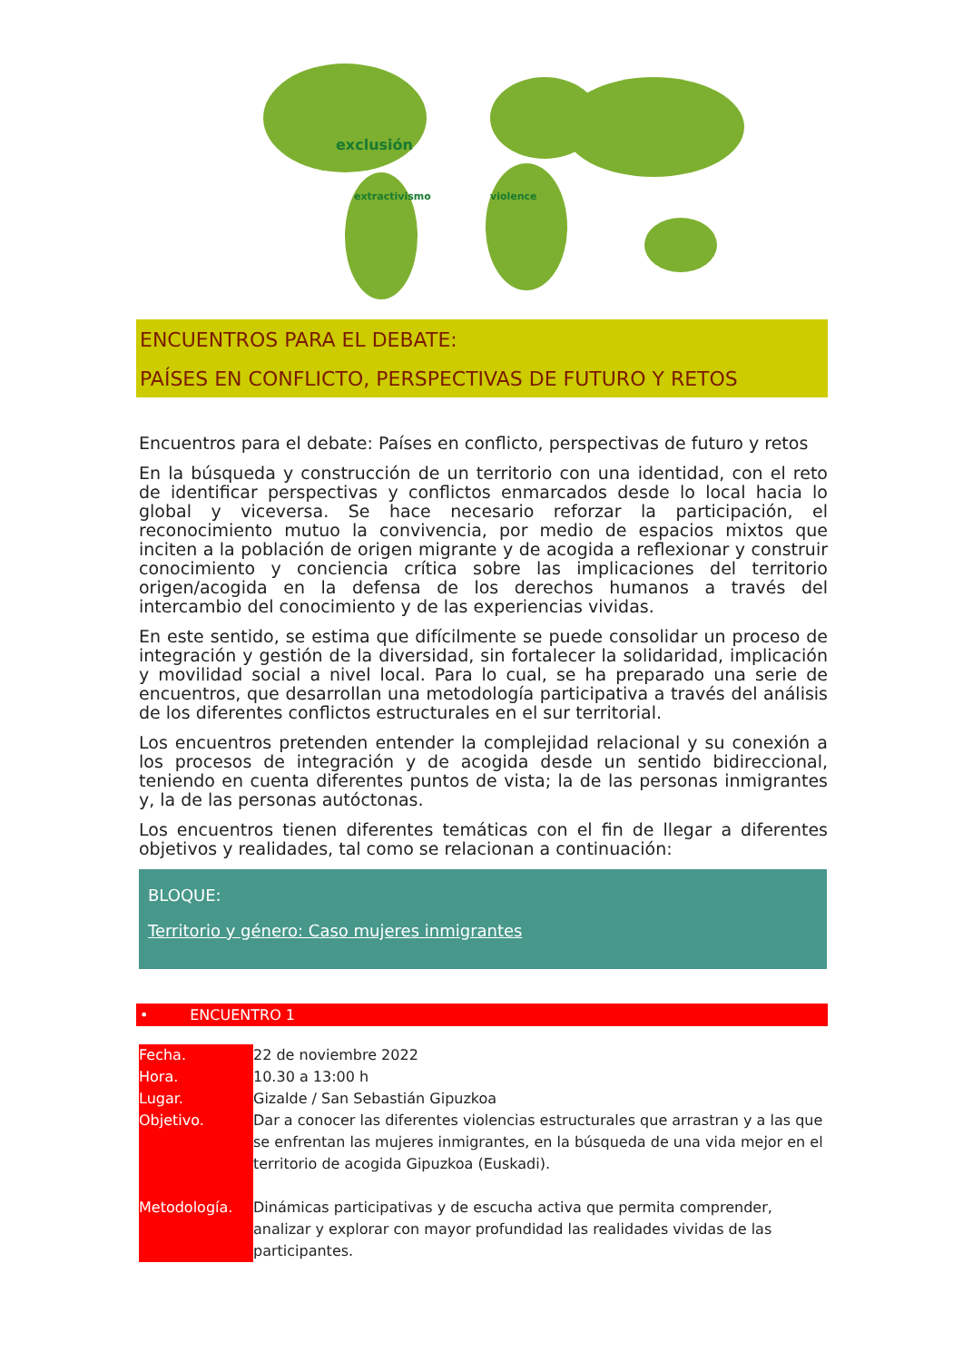exclusión
extractivismo
violence
ENCUENTROS PARA EL DEBATE:
PAÍSES EN CONFLICTO, PERSPECTIVAS DE FUTURO Y RETOS
Encuentros para el debate: Países en conflicto, perspectivas de futuro y retos
En la búsqueda y construcción de un territorio con una identidad, con el reto de identificar perspectivas y conflictos enmarcados desde lo local hacia lo global y viceversa. Se hace necesario reforzar la participación, el reconocimiento mutuo la convivencia, por medio de espacios mixtos que inciten a la población de origen migrante y de acogida a reflexionar y construir conocimiento y conciencia crítica sobre las implicaciones del territorio origen/acogida en la defensa de los derechos humanos a través del intercambio del conocimiento y de las experiencias vividas.
En este sentido, se estima que difícilmente se puede consolidar un proceso de integración y gestión de la diversidad, sin fortalecer la solidaridad, implicación y movilidad social a nivel local. Para lo cual, se ha preparado una serie de encuentros, que desarrollan una metodología participativa a través del análisis de los diferentes conflictos estructurales en el sur territorial.
Los encuentros pretenden entender la complejidad relacional y su conexión a los procesos de integración y de acogida desde un sentido bidireccional, teniendo en cuenta diferentes puntos de vista; la de las personas inmigrantes y, la de las personas autóctonas.
Los encuentros tienen diferentes temáticas con el fin de llegar a diferentes objetivos y realidades, tal como se relacionan a continuación:
BLOQUE:
Territorio y género: Caso mujeres inmigrantes
• ENCUENTRO 1
| Fecha. | 22 de noviembre 2022 |
| Hora. | 10.30 a 13:00 h |
| Lugar. | Gizalde / San Sebastián Gipuzkoa |
| Objetivo. | Dar a conocer las diferentes violencias estructurales que arrastran y a las que se enfrentan las mujeres inmigrantes, en la búsqueda de una vida mejor en el territorio de acogida Gipuzkoa (Euskadi). |
| Metodología. | Dinámicas participativas y de escucha activa que permita comprender, analizar y explorar con mayor profundidad las realidades vividas de las participantes. |